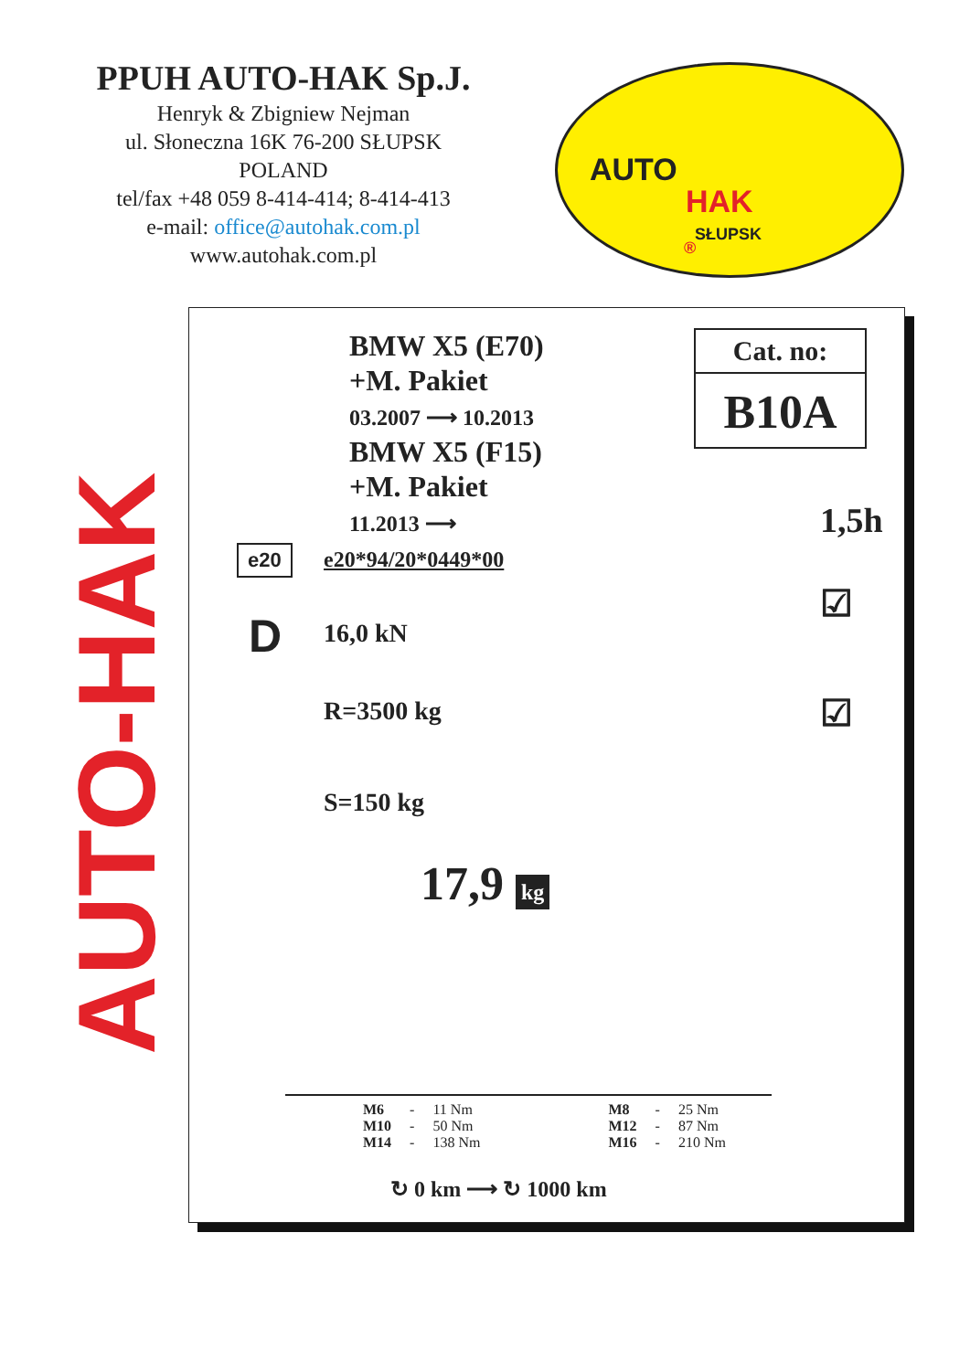PPUH AUTO-HAK Sp.J.
Henryk & Zbigniew Nejman
ul. Słoneczna 16K 76-200 SŁUPSK
POLAND
tel/fax +48 059 8-414-414; 8-414-413
e-mail: office@autohak.com.pl
www.autohak.com.pl
AUTO
®
HAK
SŁUPSK
AUTO-HAK
BMW X5 (E70)
+M. Pakiet
03.2007 ⟶ 10.2013
BMW X5 (F15)
+M. Pakiet
11.2013 ⟶
Cat. no:
B10A
1,5h
e20 e20*94/20*0449*00
D 16,0 kN
R=3500 kg
S=150 kg
☑
☑
17,9 kg
| M6 | - | 11 Nm | | M8 | - | 25 Nm |
| M10 | - | 50 Nm | | M12 | - | 87 Nm |
| M14 | - | 138 Nm | | M16 | - | 210 Nm |
↻ 0 km ⟶ ↻ 1000 km